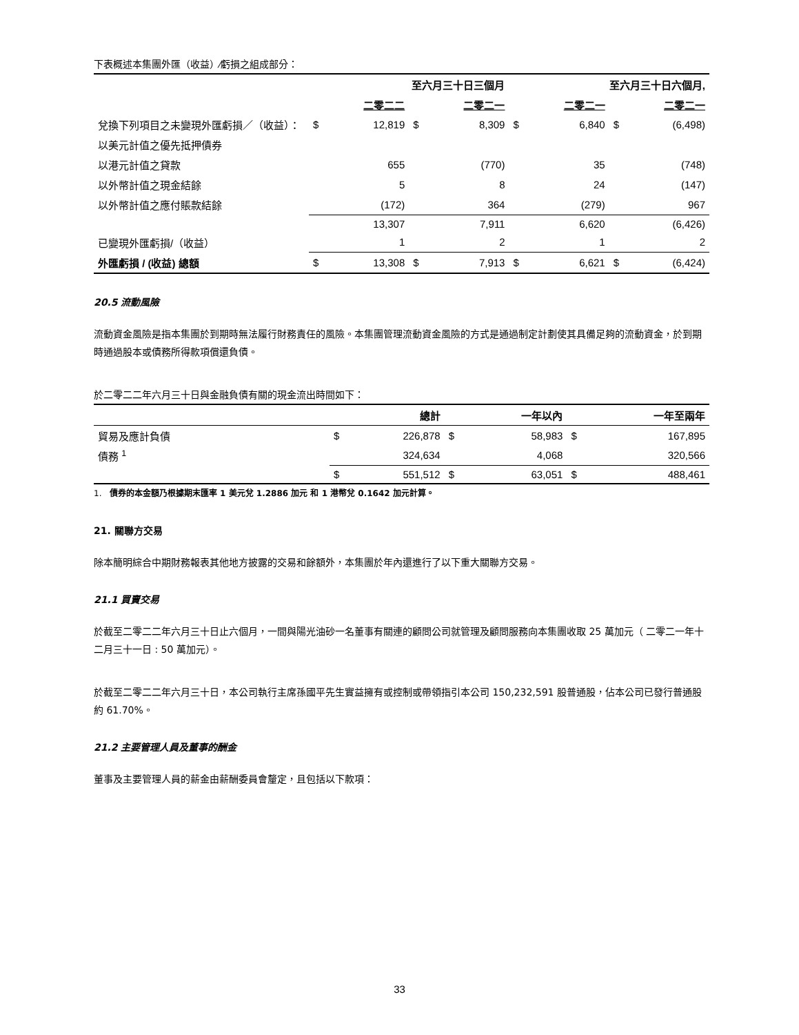下表概述本集團外匯（收益）⁄虧損之組成部分：
| | 至六月三十日三個月 | | | | 至六月三十日六個月, | | | |
| --- | --- | --- | --- | --- | --- | --- | --- | --- |
| | | 二零二二 | | 二零二一 | | 二零二一 | | 二零二一 |
| 兌換下列項目之未變現外匯虧損／（收益）： | $ | 12,819 | $ | 8,309 | $ | 6,840 | $ | (6,498) |
| 以美元計值之優先抵押債券 | | | | | | | | |
| 以港元計值之貸款 | | 655 | | (770) | | 35 | | (748) |
| 以外幣計值之現金結餘 | | 5 | | 8 | | 24 | | (147) |
| 以外幣計值之應付賬款結餘 | | (172) | | 364 | | (279) | | 967 |
| | | 13,307 | | 7,911 | | 6,620 | | (6,426) |
| 已變現外匯虧損/（收益） | | 1 | | 2 | | 1 | | 2 |
| 外匯虧損 / (收益) 總額 | $ | 13,308 | $ | 7,913 | $ | 6,621 | $ | (6,424) |
20.5 流動風險
流動資金風險是指本集團於到期時無法履行財務責任的風險。本集團管理流動資金風險的方式是通過制定計劃使其具備足夠的流動資金，於到期時通過股本或債務所得款項償還負債。
於二零二二年六月三十日與金融負債有關的現金流出時間如下：
| | | 總計 | | 一年以內 | | 一年至兩年 |
| --- | --- | --- | --- | --- | --- | --- |
| 貿易及應計負債 | $ | 226,878 | $ | 58,983 | $ | 167,895 |
| 債務 <sup>1</sup> | | 324,634 | | 4,068 | | 320,566 |
| | $ | 551,512 | $ | 63,051 | $ | 488,461 |
1. 債券的本金額乃根據期末匯率 1 美元兌 1.2886 加元 和 1 港幣兌 0.1642 加元計算。
21. 關聯方交易
除本簡明綜合中期財務報表其他地方披露的交易和餘額外，本集團於年內還進行了以下重大關聯方交易。
21.1 買賣交易
於截至二零二二年六月三十日止六個月，一間與陽光油砂一名董事有關連的顧問公司就管理及顧問服務向本集團收取 25 萬加元（ 二零二一年十二月三十一日 : 50 萬加元）。
於截至二零二二年六月三十日，本公司執行主席孫國平先生實益擁有或控制或帶領指引本公司 150,232,591 股普通股，佔本公司已發行普通股約 61.70%。
21.2 主要管理人員及董事的酬金
董事及主要管理人員的薪金由薪酬委員會釐定，且包括以下款項：
33